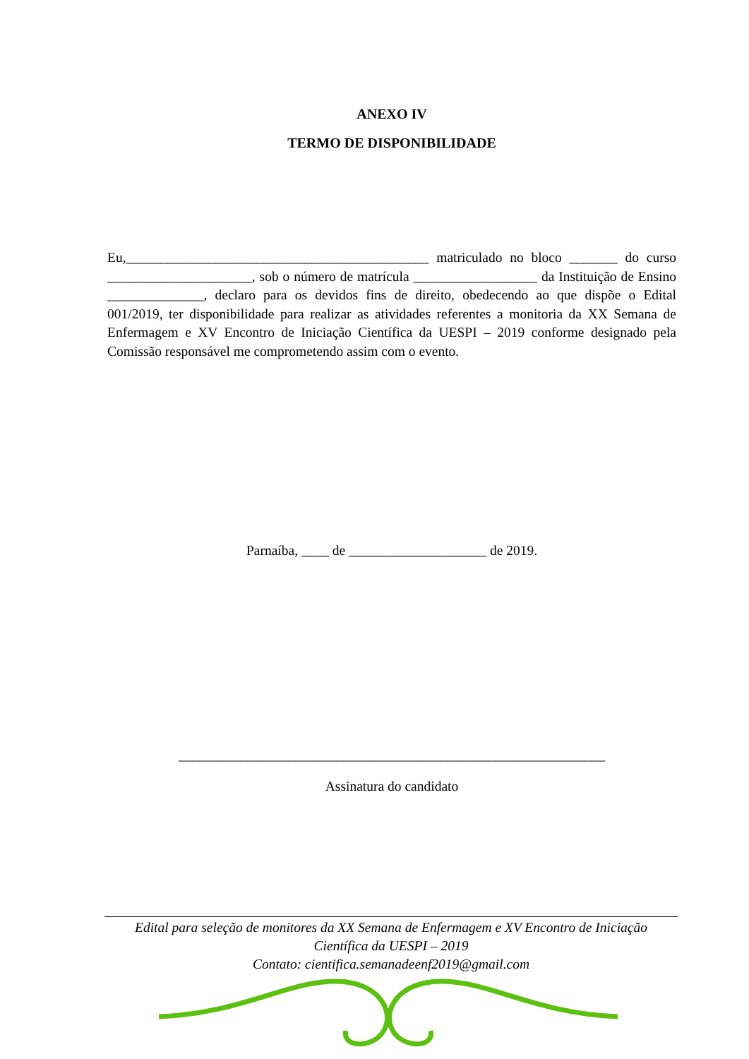ANEXO IV
TERMO DE DISPONIBILIDADE
Eu,____________________________________________ matriculado no bloco _______ do curso _____________________, sob o número de matrícula __________________ da Instituição de Ensino ______________, declaro para os devidos fins de direito, obedecendo ao que dispõe o Edital 001/2019, ter disponibilidade para realizar as atividades referentes a monitoria da XX Semana de Enfermagem e XV Encontro de Iniciação Científica da UESPI – 2019 conforme designado pela Comissão responsável me comprometendo assim com o evento.
Parnaíba, ____ de ____________________ de 2019.
______________________________________________________________
Assinatura do candidato
Edital para seleção de monitores da XX Semana de Enfermagem e XV Encontro de Iniciação
Científica da UESPI – 2019
Contato: cientifica.semanadeenf2019@gmail.com